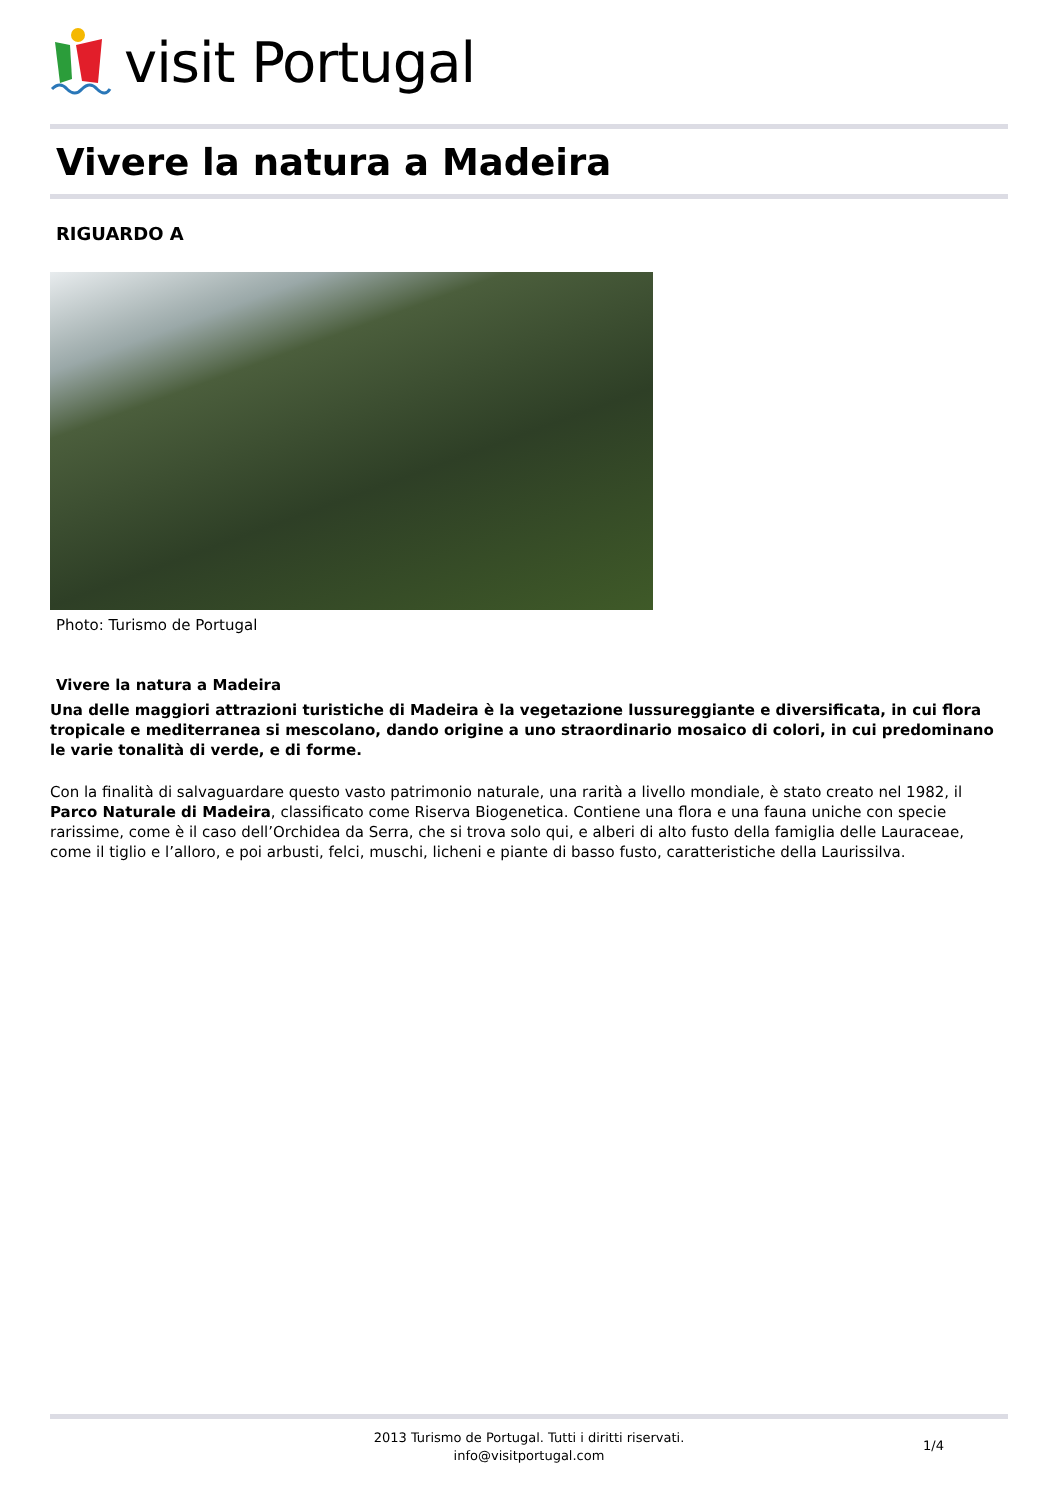visit Portugal
Vivere la natura a Madeira
RIGUARDO A
Photo: Turismo de Portugal
Vivere la natura a Madeira
Una delle maggiori attrazioni turistiche di Madeira è la vegetazione lussureggiante e diversificata, in cui flora tropicale e mediterranea si mescolano, dando origine a uno straordinario mosaico di colori, in cui predominano le varie tonalità di verde, e di forme.
Con la finalità di salvaguardare questo vasto patrimonio naturale, una rarità a livello mondiale, è stato creato nel 1982, il Parco Naturale di Madeira, classificato come Riserva Biogenetica. Contiene una flora e una fauna uniche con specie rarissime, come è il caso dell’Orchidea da Serra, che si trova solo qui, e alberi di alto fusto della famiglia delle Lauraceae, come il tiglio e l’alloro, e poi arbusti, felci, muschi, licheni e piante di basso fusto, caratteristiche della Laurissilva.
2013 Turismo de Portugal. Tutti i diritti riservati.
info@visitportugal.com
1/4